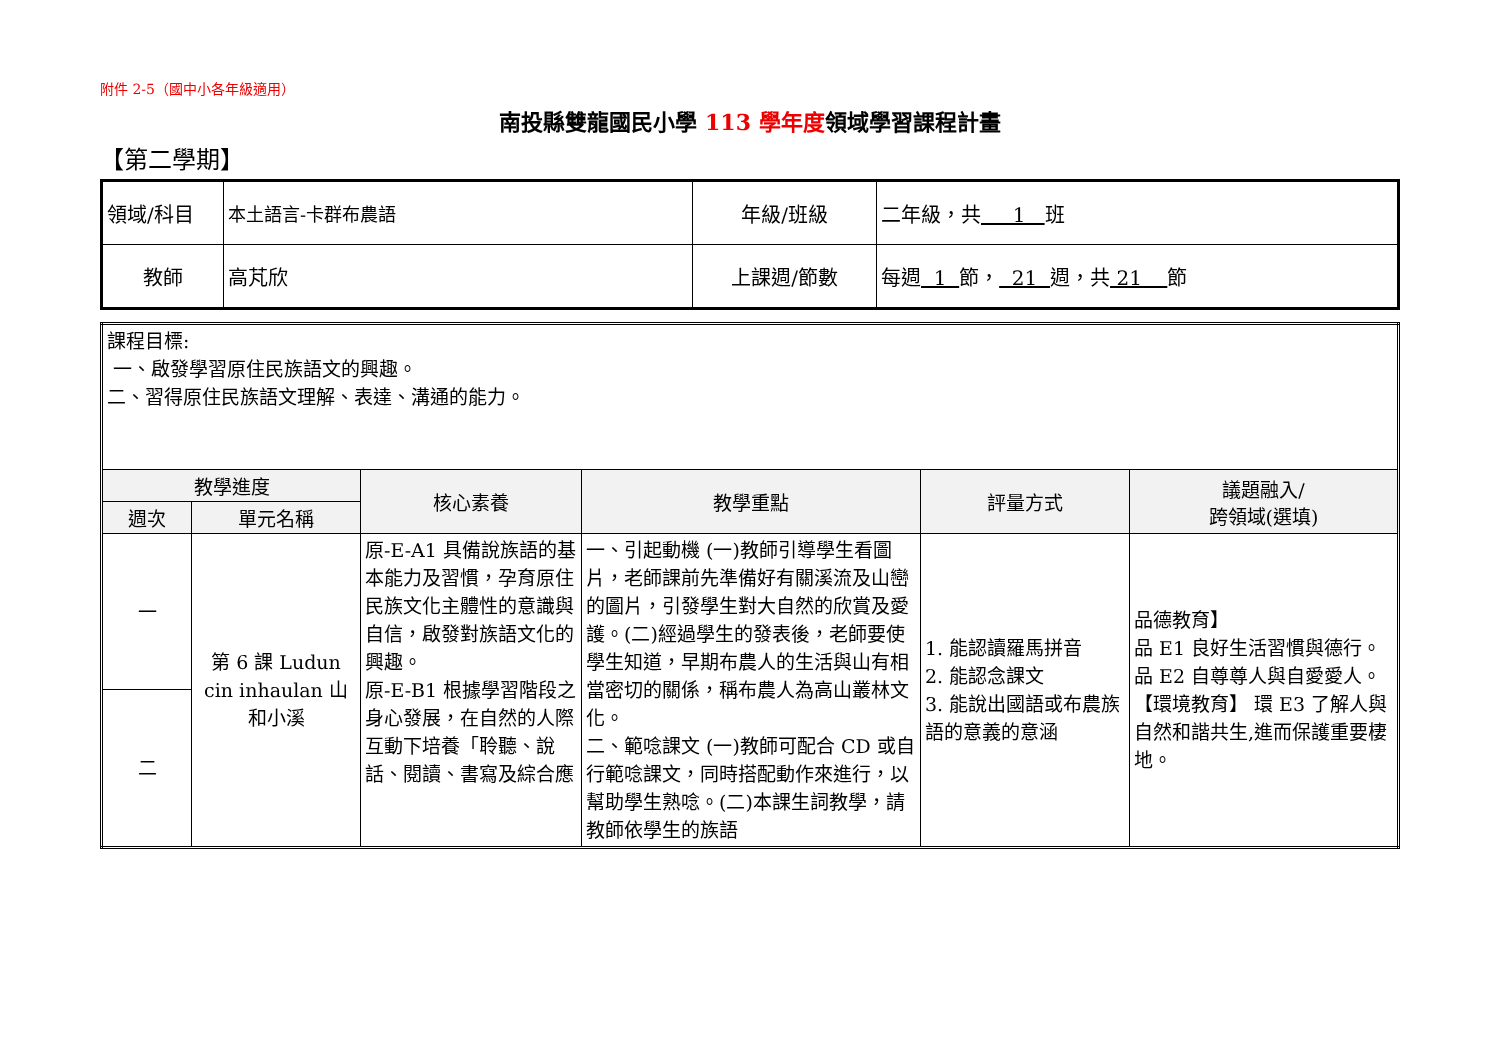附件 2-5（國中小各年級適用）
南投縣雙龍國民小學 113 學年度領域學習課程計畫
【第二學期】
| 領域/科目 | 本土語言-卡群布農語 | 年級/班級 | 二年級，共 1 班 |
| 教師 | 高芃欣 | 上課週/節數 | 每週 1 節， 21 週，共 21 節 |
| 課程目標: 一、啟發學習原住民族語文的興趣。 二、習得原住民族語文理解、表達、溝通的能力。 | | | | | |
| 教學進度 | | 核心素養 | 教學重點 | 評量方式 | 議題融入/ 跨領域(選填) |
| 週次 | 單元名稱 | | | | |
| 一 | 第 6 課 Ludun cin inhaulan 山和小溪 | 原-E-A1 具備說族語的基本能力及習慣，孕育原住民族文化主體性的意識與自信，啟發對族語文化的興趣。 原-E-B1 根據學習階段之身心發展，在自然的人際互動下培養「聆聽、說話、閱讀、書寫及綜合應 | 一、引起動機 (一)教師引導學生看圖片，老師課前先準備好有關溪流及山巒的圖片，引發學生對大自然的欣賞及愛護。(二)經過學生的發表後，老師要使學生知道，早期布農人的生活與山有相當密切的關係，稱布農人為高山叢林文化。 二、範唸課文 (一)教師可配合 CD 或自行範唸課文，同時搭配動作來進行，以幫助學生熟唸。(二)本課生詞教學，請教師依學生的族語 | 1. 能認讀羅馬拼音 2. 能認念課文 3. 能說出國語或布農族語的意義的意涵 | 品德教育】 品 E1 良好生活習慣與德行。 品 E2 自尊尊人與自愛愛人。 【環境教育】 環 E3 了解人與自然和諧共生,進而保護重要棲地。 |
| 二 | | | | | |